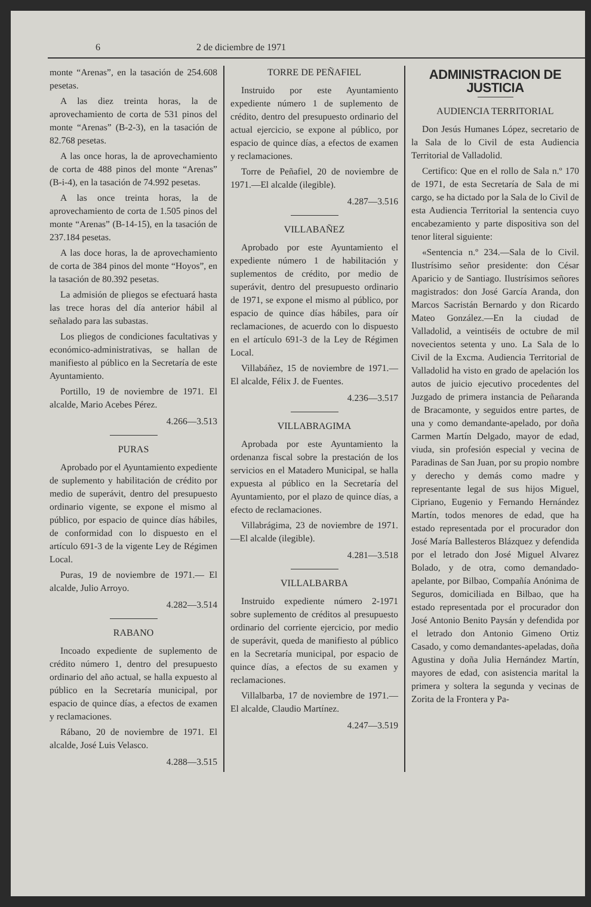6 2 de diciembre de 1971
monte “Arenas”, en la tasación de 254.608 pesetas.
A las diez treinta horas, la de aprovechamiento de corta de 531 pinos del monte “Arenas” (B-2-3), en la tasación de 82.768 pesetas.
A las once horas, la de aprovechamiento de corta de 488 pinos del monte “Arenas” (B-i-4), en la tasación de 74.992 pesetas.
A las once treinta horas, la de aprovechamiento de corta de 1.505 pinos del monte “Arenas” (B-14-15), en la tasación de 237.184 pesetas.
A las doce horas, la de aprovechamiento de corta de 384 pinos del monte “Hoyos”, en la tasación de 80.392 pesetas.
La admisión de pliegos se efectuará hasta las trece horas del día anterior hábil al señalado para las subastas.
Los pliegos de condiciones facultativas y económico-administrativas, se hallan de manifiesto al público en la Secretaría de este Ayuntamiento.
Portillo, 19 de noviembre de 1971. El alcalde, Mario Acebes Pérez.
4.266—3.513
PURAS
Aprobado por el Ayuntamiento expediente de suplemento y habilitación de crédito por medio de superávit, dentro del presupuesto ordinario vigente, se expone el mismo al público, por espacio de quince días hábiles, de conformidad con lo dispuesto en el artículo 691-3 de la vigente Ley de Régimen Local.
Puras, 19 de noviembre de 1971.— El alcalde, Julio Arroyo.
4.282—3.514
RABANO
Incoado expediente de suplemento de crédito número 1, dentro del presupuesto ordinario del año actual, se halla expuesto al público en la Secretaría municipal, por espacio de quince días, a efectos de examen y reclamaciones.
Rábano, 20 de noviembre de 1971. El alcalde, José Luis Velasco.
4.288—3.515
TORRE DE PEÑAFIEL
Instruido por este Ayuntamiento expediente número 1 de suplemento de crédito, dentro del presupuesto ordinario del actual ejercicio, se expone al público, por espacio de quince días, a efectos de examen y reclamaciones.
Torre de Peñafiel, 20 de noviembre de 1971.—El alcalde (ilegible).
4.287—3.516
VILLABAÑEZ
Aprobado por este Ayuntamiento el expediente número 1 de habilitación y suplementos de crédito, por medio de superávit, dentro del presupuesto ordinario de 1971, se expone el mismo al público, por espacio de quince días hábiles, para oír reclamaciones, de acuerdo con lo dispuesto en el artículo 691-3 de la Ley de Régimen Local.
Villabáñez, 15 de noviembre de 1971.—El alcalde, Félix J. de Fuentes.
4.236—3.517
VILLABRAGIMA
Aprobada por este Ayuntamiento la ordenanza fiscal sobre la prestación de los servicios en el Matadero Municipal, se halla expuesta al público en la Secretaría del Ayuntamiento, por el plazo de quince días, a efecto de reclamaciones.
Villabrágima, 23 de noviembre de 1971.—El alcalde (ilegible).
4.281—3.518
VILLALBARBA
Instruido expediente número 2-1971 sobre suplemento de créditos al presupuesto ordinario del corriente ejercicio, por medio de superávit, queda de manifiesto al público en la Secretaría municipal, por espacio de quince días, a efectos de su examen y reclamaciones.
Villalbarba, 17 de noviembre de 1971.—El alcalde, Claudio Martínez.
4.247—3.519
ADMINISTRACION DE JUSTICIA
AUDIENCIA TERRITORIAL
Don Jesús Humanes López, secretario de la Sala de lo Civil de esta Audiencia Territorial de Valladolid.
Certifico: Que en el rollo de Sala n.º 170 de 1971, de esta Secretaría de Sala de mi cargo, se ha dictado por la Sala de lo Civil de esta Audiencia Territorial la sentencia cuyo encabezamiento y parte dispositiva son del tenor literal siguiente:
«Sentencia n.º 234.—Sala de lo Civil. Ilustrísimo señor presidente: don César Aparicio y de Santiago. Ilustrísimos señores magistrados: don José García Aranda, don Marcos Sacristán Bernardo y don Ricardo Mateo González.—En la ciudad de Valladolid, a veintiséis de octubre de mil novecientos setenta y uno. La Sala de lo Civil de la Excma. Audiencia Territorial de Valladolid ha visto en grado de apelación los autos de juicio ejecutivo procedentes del Juzgado de primera instancia de Peñaranda de Bracamonte, y seguidos entre partes, de una y como demandante-apelado, por doña Carmen Martín Delgado, mayor de edad, viuda, sin profesión especial y vecina de Paradinas de San Juan, por su propio nombre y derecho y demás como madre y representante legal de sus hijos Miguel, Cipriano, Eugenio y Fernando Hernández Martín, todos menores de edad, que ha estado representada por el procurador don José María Ballesteros Blázquez y defendida por el letrado don José Miguel Alvarez Bolado, y de otra, como demandado-apelante, por Bilbao, Compañía Anónima de Seguros, domiciliada en Bilbao, que ha estado representada por el procurador don José Antonio Benito Paysán y defendida por el letrado don Antonio Gimeno Ortiz Casado, y como demandantes-apeladas, doña Agustina y doña Julia Hernández Martín, mayores de edad, con asistencia marital la primera y soltera la segunda y vecinas de Zorita de la Frontera y Pa-